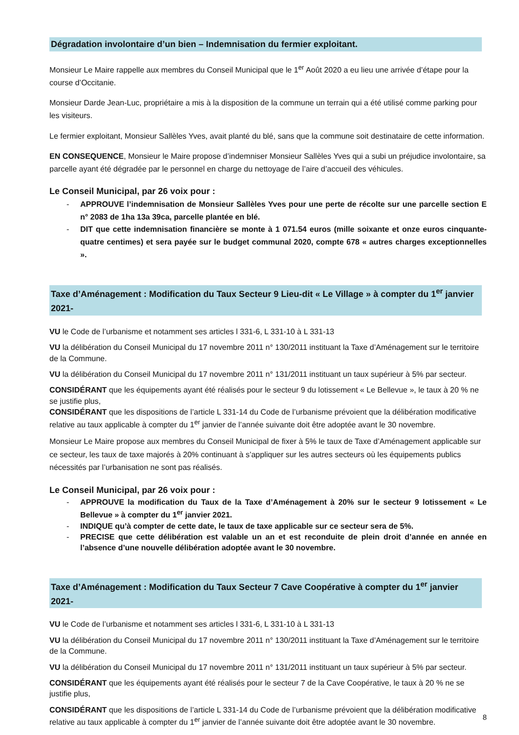Dégradation involontaire d’un bien – Indemnisation du fermier exploitant.
Monsieur Le Maire rappelle aux membres du Conseil Municipal que le 1<sup>er</sup> Août 2020 a eu lieu une arrivée d’étape pour la course d’Occitanie.
Monsieur Darde Jean-Luc, propriétaire a mis à la disposition de la commune un terrain qui a été utilisé comme parking pour les visiteurs.
Le fermier exploitant, Monsieur Sallèles Yves, avait planté du blé, sans que la commune soit destinataire de cette information.
EN CONSEQUENCE, Monsieur le Maire propose d’indemniser Monsieur Sallèles Yves qui a subi un préjudice involontaire, sa parcelle ayant été dégradée par le personnel en charge du nettoyage de l’aire d’accueil des véhicules.
Le Conseil Municipal, par 26 voix pour :
- APPROUVE l’indemnisation de Monsieur Sallèles Yves pour une perte de récolte sur une parcelle section E n° 2083 de 1ha 13a 39ca, parcelle plantée en blé.
- DIT que cette indemnisation financière se monte à 1 071.54 euros (mille soixante et onze euros cinquante-quatre centimes) et sera payée sur le budget communal 2020, compte 678 « autres charges exceptionnelles ».
Taxe d’Aménagement : Modification du Taux Secteur 9 Lieu-dit « Le Village » à compter du 1<sup>er</sup> janvier 2021-
VU le Code de l’urbanisme et notamment ses articles l 331-6, L 331-10 à L 331-13
VU la délibération du Conseil Municipal du 17 novembre 2011 n° 130/2011 instituant la Taxe d’Aménagement sur le territoire de la Commune.
VU la délibération du Conseil Municipal du 17 novembre 2011 n° 131/2011 instituant un taux supérieur à 5% par secteur.
CONSIDÉRANT que les équipements ayant été réalisés pour le secteur 9 du lotissement « Le Bellevue », le taux à 20 % ne se justifie plus,
CONSIDÉRANT que les dispositions de l’article L 331-14 du Code de l’urbanisme prévoient que la délibération modificative relative au taux applicable à compter du 1<sup>er</sup> janvier de l’année suivante doit être adoptée avant le 30 novembre.
Monsieur Le Maire propose aux membres du Conseil Municipal de fixer à 5% le taux de Taxe d’Aménagement applicable sur ce secteur, les taux de taxe majorés à 20% continuant à s’appliquer sur les autres secteurs où les équipements publics nécessités par l’urbanisation ne sont pas réalisés.
Le Conseil Municipal, par 26 voix pour :
- APPROUVE la modification du Taux de la Taxe d’Aménagement à 20% sur le secteur 9 lotissement « Le Bellevue » à compter du 1<sup>er</sup> janvier 2021.
- INDIQUE qu’à compter de cette date, le taux de taxe applicable sur ce secteur sera de 5%.
- PRECISE que cette délibération est valable un an et est reconduite de plein droit d’année en année en l’absence d’une nouvelle délibération adoptée avant le 30 novembre.
Taxe d’Aménagement : Modification du Taux Secteur 7 Cave Coopérative à compter du 1<sup>er</sup> janvier 2021-
VU le Code de l’urbanisme et notamment ses articles l 331-6, L 331-10 à L 331-13
VU la délibération du Conseil Municipal du 17 novembre 2011 n° 130/2011 instituant la Taxe d’Aménagement sur le territoire de la Commune.
VU la délibération du Conseil Municipal du 17 novembre 2011 n° 131/2011 instituant un taux supérieur à 5% par secteur.
CONSIDÉRANT que les équipements ayant été réalisés pour le secteur 7 de la Cave Coopérative, le taux à 20 % ne se justifie plus,
CONSIDÉRANT que les dispositions de l’article L 331-14 du Code de l’urbanisme prévoient que la délibération modificative relative au taux applicable à compter du 1<sup>er</sup> janvier de l’année suivante doit être adoptée avant le 30 novembre.
8